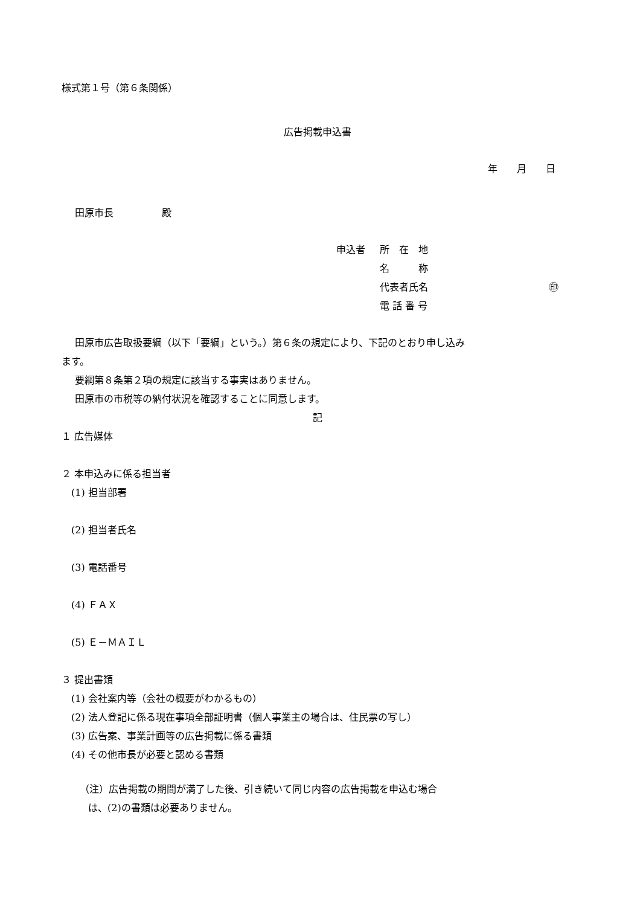様式第１号（第６条関係）
広告掲載申込書
年　　月　　日
田原市長　　　　　殿
| 申込者 | 所 在 地 | |
| | 名 称 | |
| | 代表者氏名 | ㊞ |
| | 電 話 番 号 | |
田原市広告取扱要綱（以下「要綱」という。）第６条の規定により、下記のとおり申し込み
ます。
要綱第８条第２項の規定に該当する事実はありません。
田原市の市税等の納付状況を確認することに同意します。
記
１ 広告媒体
２ 本申込みに係る担当者
(1) 担当部署
(2) 担当者氏名
(3) 電話番号
(4) ＦＡＸ
(5) Ｅ－ＭＡＩＬ
３ 提出書類
(1) 会社案内等（会社の概要がわかるもの）
(2) 法人登記に係る現在事項全部証明書（個人事業主の場合は、住民票の写し）
(3) 広告案、事業計画等の広告掲載に係る書類
(4) その他市長が必要と認める書類
（注）広告掲載の期間が満了した後、引き続いて同じ内容の広告掲載を申込む場合
は、(2)の書類は必要ありません。